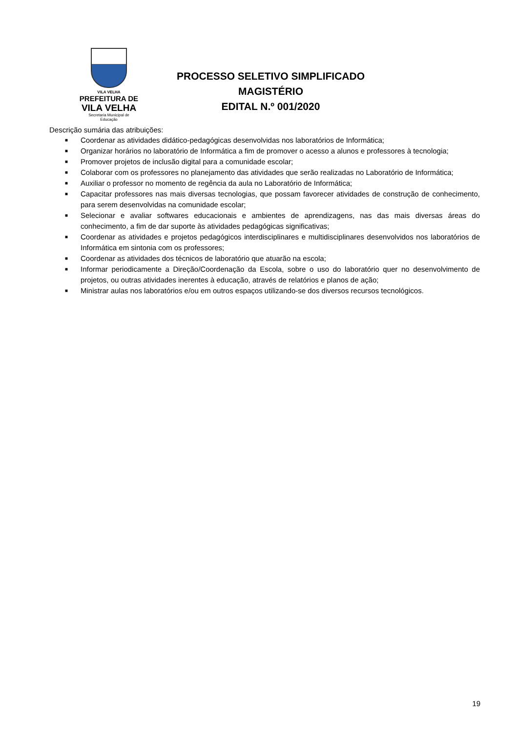VILA VELHA
PREFEITURA DE
VILA VELHA
Secretaria Municipal de
Educação
PROCESSO SELETIVO SIMPLIFICADO
MAGISTÉRIO
EDITAL N.º 001/2020
Descrição sumária das atribuições:
■ Coordenar as atividades didático-pedagógicas desenvolvidas nos laboratórios de Informática;
■ Organizar horários no laboratório de Informática a fim de promover o acesso a alunos e professores à tecnologia;
■ Promover projetos de inclusão digital para a comunidade escolar;
■ Colaborar com os professores no planejamento das atividades que serão realizadas no Laboratório de Informática;
■ Auxiliar o professor no momento de regência da aula no Laboratório de Informática;
■ Capacitar professores nas mais diversas tecnologias, que possam favorecer atividades de construção de conhecimento, para serem desenvolvidas na comunidade escolar;
■ Selecionar e avaliar softwares educacionais e ambientes de aprendizagens, nas das mais diversas áreas do conhecimento, a fim de dar suporte às atividades pedagógicas significativas;
■ Coordenar as atividades e projetos pedagógicos interdisciplinares e multidisciplinares desenvolvidos nos laboratórios de Informática em sintonia com os professores;
■ Coordenar as atividades dos técnicos de laboratório que atuarão na escola;
■ Informar periodicamente a Direção/Coordenação da Escola, sobre o uso do laboratório quer no desenvolvimento de projetos, ou outras atividades inerentes à educação, através de relatórios e planos de ação;
■ Ministrar aulas nos laboratórios e/ou em outros espaços utilizando-se dos diversos recursos tecnológicos.
19